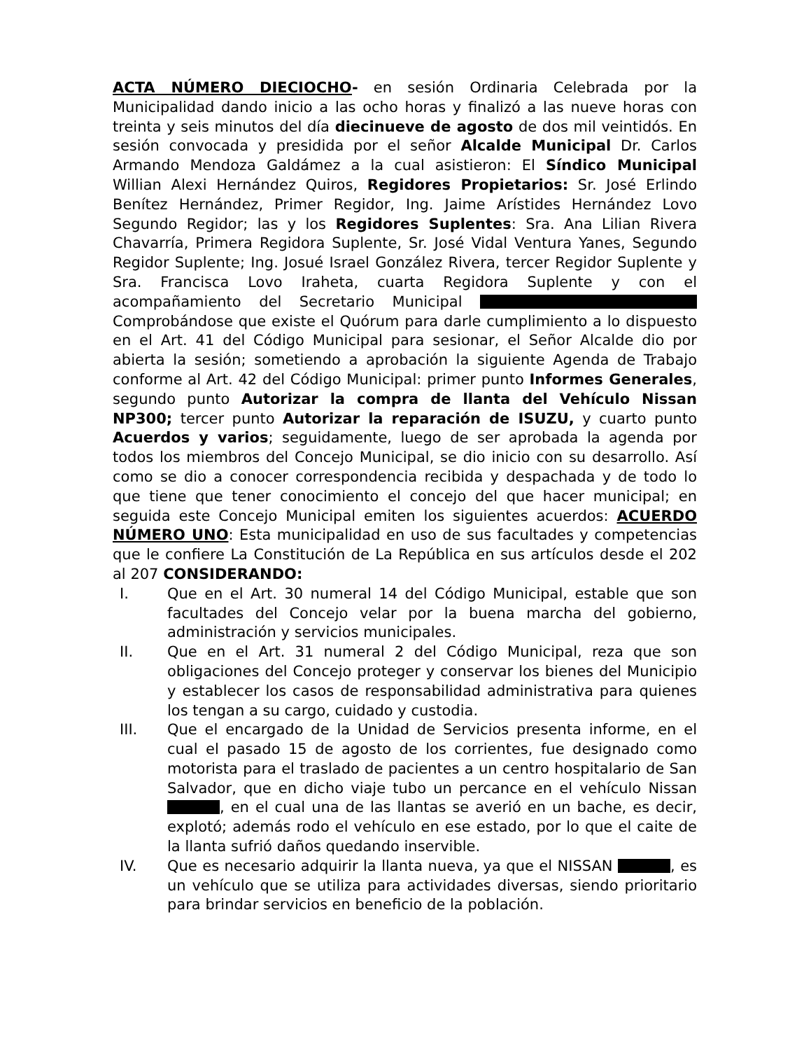ACTA NÚMERO DIECIOCHO- en sesión Ordinaria Celebrada por la Municipalidad dando inicio a las ocho horas y finalizó a las nueve horas con treinta y seis minutos del día diecinueve de agosto de dos mil veintidós. En sesión convocada y presidida por el señor Alcalde Municipal Dr. Carlos Armando Mendoza Galdámez a la cual asistieron: El Síndico Municipal Willian Alexi Hernández Quiros, Regidores Propietarios: Sr. José Erlindo Benítez Hernández, Primer Regidor, Ing. Jaime Arístides Hernández Lovo Segundo Regidor; las y los Regidores Suplentes: Sra. Ana Lilian Rivera Chavarría, Primera Regidora Suplente, Sr. José Vidal Ventura Yanes, Segundo Regidor Suplente; Ing. Josué Israel González Rivera, tercer Regidor Suplente y Sra. Francisca Lovo Iraheta, cuarta Regidora Suplente y con el acompañamiento del Secretario Municipal Comprobándose que existe el Quórum para darle cumplimiento a lo dispuesto en el Art. 41 del Código Municipal para sesionar, el Señor Alcalde dio por abierta la sesión; sometiendo a aprobación la siguiente Agenda de Trabajo conforme al Art. 42 del Código Municipal: primer punto Informes Generales, segundo punto Autorizar la compra de llanta del Vehículo Nissan NP300; tercer punto Autorizar la reparación de ISUZU, y cuarto punto Acuerdos y varios; seguidamente, luego de ser aprobada la agenda por todos los miembros del Concejo Municipal, se dio inicio con su desarrollo. Así como se dio a conocer correspondencia recibida y despachada y de todo lo que tiene que tener conocimiento el concejo del que hacer municipal; en seguida este Concejo Municipal emiten los siguientes acuerdos: ACUERDO NÚMERO UNO: Esta municipalidad en uso de sus facultades y competencias que le confiere La Constitución de La República en sus artículos desde el 202 al 207 CONSIDERANDO:
I. Que en el Art. 30 numeral 14 del Código Municipal, estable que son facultades del Concejo velar por la buena marcha del gobierno, administración y servicios municipales.
II. Que en el Art. 31 numeral 2 del Código Municipal, reza que son obligaciones del Concejo proteger y conservar los bienes del Municipio y establecer los casos de responsabilidad administrativa para quienes los tengan a su cargo, cuidado y custodia.
III. Que el encargado de la Unidad de Servicios presenta informe, en el cual el pasado 15 de agosto de los corrientes, fue designado como motorista para el traslado de pacientes a un centro hospitalario de San Salvador, que en dicho viaje tubo un percance en el vehículo Nissan , en el cual una de las llantas se averió en un bache, es decir, explotó; además rodo el vehículo en ese estado, por lo que el caite de la llanta sufrió daños quedando inservible.
IV. Que es necesario adquirir la llanta nueva, ya que el NISSAN , es un vehículo que se utiliza para actividades diversas, siendo prioritario para brindar servicios en beneficio de la población.